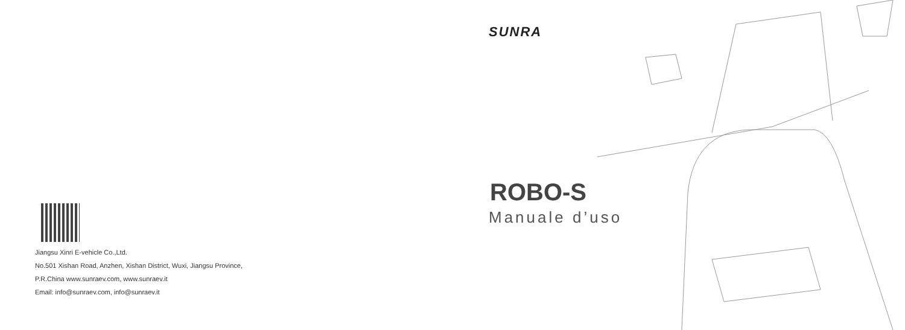Jiangsu Xinri E-vehicle Co.,Ltd.
No.501 Xishan Road, Anzhen, Xishan District, Wuxi, Jiangsu Province,
P.R.China www.sunraev.com, www.sunraev.it
Email: info@sunraev.com, info@sunraev.it
SUNRA
ROBO-S
Manuale d’uso